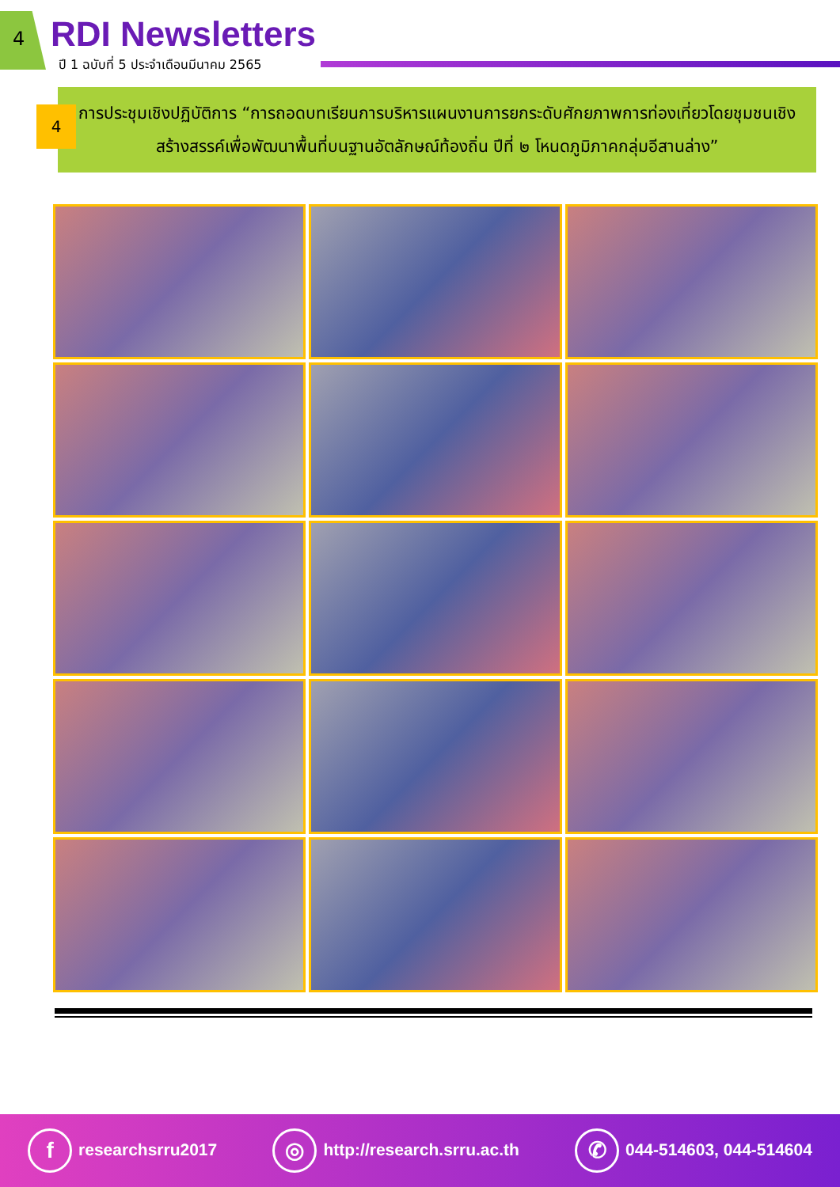4 RDI Newsletters
ปี 1 ฉบับที่ 5 ประจำเดือนมีนาคม 2565
4
การประชุมเชิงปฏิบัติการ “การถอดบทเรียนการบริหารแผนงานการยกระดับศักยภาพการท่องเที่ยวโดยชุมชนเชิงสร้างสรรค์เพื่อพัฒนาพื้นที่บนฐานอัตลักษณ์ท้องถิ่น ปีที่ ๒ โหนดภูมิภาคกลุ่มอีสานล่าง”
fresearchsrru2017 ◎ http://research.srru.ac.th ✆ 044-514603, 044-514604